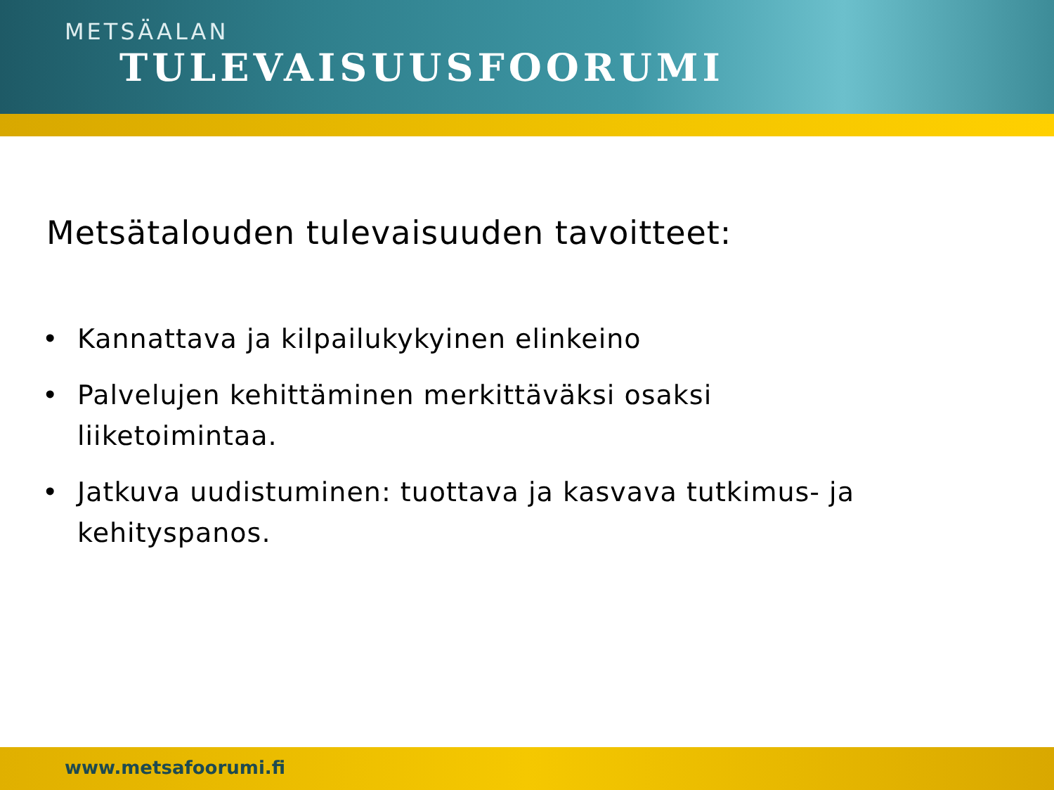METSÄALAN
TULEVAISUUSFOORUMI
Metsätalouden tulevaisuuden tavoitteet:
• Kannattava ja kilpailukykyinen elinkeino
• Palvelujen kehittäminen merkittäväksi osaksi liiketoimintaa.
• Jatkuva uudistuminen: tuottava ja kasvava tutkimus- ja kehityspanos.
www.metsafoorumi.fi